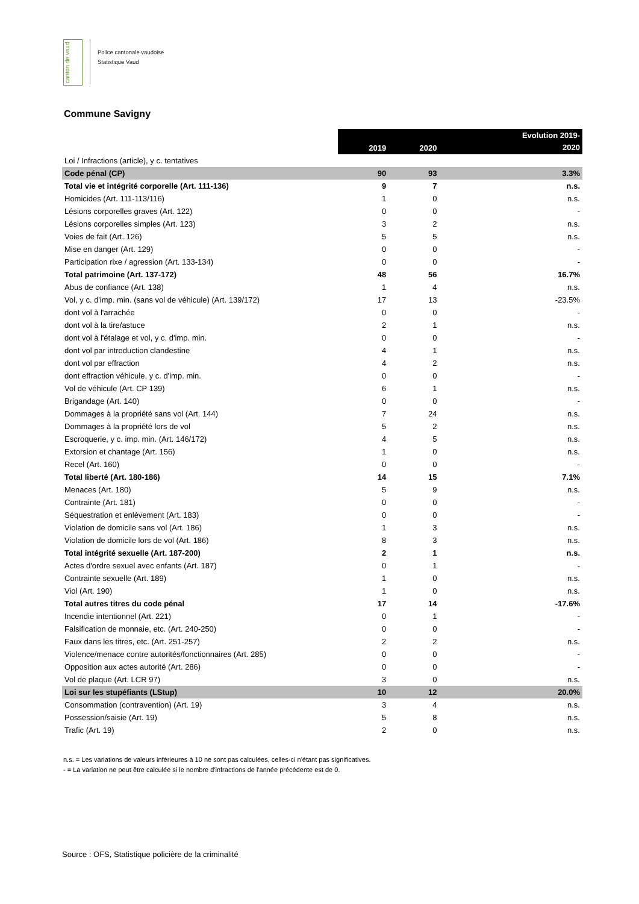canton de vaud
Police cantonale vaudoise
Statistique Vaud
Commune Savigny
| | 2019 | 2020 | Evolution 2019- 2020 |
| --- | --- | --- | --- |
| Loi / Infractions (article), y c. tentatives | | | |
| Code pénal (CP) | 90 | 93 | 3.3% |
| Total vie et intégrité corporelle (Art. 111-136) | 9 | 7 | n.s. |
| Homicides (Art. 111-113/116) | 1 | 0 | n.s. |
| Lésions corporelles graves (Art. 122) | 0 | 0 | - |
| Lésions corporelles simples (Art. 123) | 3 | 2 | n.s. |
| Voies de fait (Art. 126) | 5 | 5 | n.s. |
| Mise en danger (Art. 129) | 0 | 0 | - |
| Participation rixe / agression (Art. 133-134) | 0 | 0 | - |
| Total patrimoine (Art. 137-172) | 48 | 56 | 16.7% |
| Abus de confiance (Art. 138) | 1 | 4 | n.s. |
| Vol, y c. d'imp. min. (sans vol de véhicule) (Art. 139/172) | 17 | 13 | -23.5% |
| dont vol à l'arrachée | 0 | 0 | - |
| dont vol à la tire/astuce | 2 | 1 | n.s. |
| dont vol à l'étalage et vol, y c. d'imp. min. | 0 | 0 | - |
| dont vol par introduction clandestine | 4 | 1 | n.s. |
| dont vol par effraction | 4 | 2 | n.s. |
| dont effraction véhicule, y c. d'imp. min. | 0 | 0 | - |
| Vol de véhicule (Art. CP 139) | 6 | 1 | n.s. |
| Brigandage (Art. 140) | 0 | 0 | - |
| Dommages à la propriété sans vol (Art. 144) | 7 | 24 | n.s. |
| Dommages à la propriété lors de vol | 5 | 2 | n.s. |
| Escroquerie, y c. imp. min. (Art. 146/172) | 4 | 5 | n.s. |
| Extorsion et chantage (Art. 156) | 1 | 0 | n.s. |
| Recel (Art. 160) | 0 | 0 | - |
| Total liberté (Art. 180-186) | 14 | 15 | 7.1% |
| Menaces (Art. 180) | 5 | 9 | n.s. |
| Contrainte (Art. 181) | 0 | 0 | - |
| Séquestration et enlèvement (Art. 183) | 0 | 0 | - |
| Violation de domicile sans vol (Art. 186) | 1 | 3 | n.s. |
| Violation de domicile lors de vol (Art. 186) | 8 | 3 | n.s. |
| Total intégrité sexuelle (Art. 187-200) | 2 | 1 | n.s. |
| Actes d'ordre sexuel avec enfants (Art. 187) | 0 | 1 | - |
| Contrainte sexuelle (Art. 189) | 1 | 0 | n.s. |
| Viol (Art. 190) | 1 | 0 | n.s. |
| Total autres titres du code pénal | 17 | 14 | -17.6% |
| Incendie intentionnel (Art. 221) | 0 | 1 | - |
| Falsification de monnaie, etc. (Art. 240-250) | 0 | 0 | - |
| Faux dans les titres, etc. (Art. 251-257) | 2 | 2 | n.s. |
| Violence/menace contre autorités/fonctionnaires (Art. 285) | 0 | 0 | - |
| Opposition aux actes autorité (Art. 286) | 0 | 0 | - |
| Vol de plaque (Art. LCR 97) | 3 | 0 | n.s. |
| Loi sur les stupéfiants (LStup) | 10 | 12 | 20.0% |
| Consommation (contravention) (Art. 19) | 3 | 4 | n.s. |
| Possession/saisie (Art. 19) | 5 | 8 | n.s. |
| Trafic (Art. 19) | 2 | 0 | n.s. |
n.s. = Les variations de valeurs inférieures à 10 ne sont pas calculées, celles-ci n'étant pas significatives.
- = La variation ne peut être calculée si le nombre d'infractions de l'année précédente est de 0.
Source : OFS, Statistique policière de la criminalité